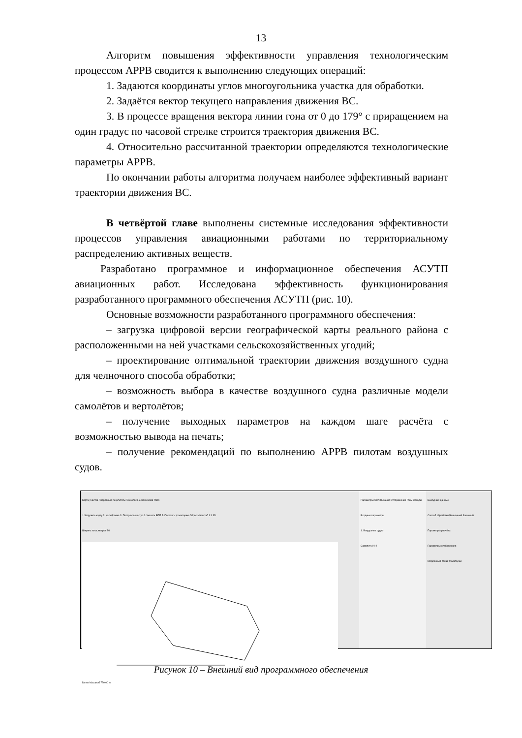13
Алгоритм повышения эффективности управления технологическим процессом АРРВ сводится к выполнению следующих операций:
1. Задаются координаты углов многоугольника участка для обработки.
2. Задаётся вектор текущего направления движения ВС.
3. В процессе вращения вектора линии гона от 0 до 179° с приращением на один градус по часовой стрелке строится траектория движения ВС.
4. Относительно рассчитанной траектории определяются технологические параметры АРРВ.
По окончании работы алгоритма получаем наиболее эффективный вариант траектории движения ВС.
В четвёртой главе выполнены системные исследования эффективности процессов управления авиационными работами по территориальному распределению активных веществ.
Разработано программное и информационное обеспечения АСУТП авиационных работ. Исследована эффективность функционирования разработанного программного обеспечения АСУТП (рис. 10).
Основные возможности разработанного программного обеспечения:
– загрузка цифровой версии географической карты реального района с расположенными на ней участками сельскохозяйственных угодий;
– проектирование оптимальной траектории движения воздушного судна для челночного способа обработки;
– возможность выбора в качестве воздушного судна различные модели самолётов и вертолётов;
– получение выходных параметров на каждом шаге расчёта с возможностью вывода на печать;
– получение рекомендаций по выполнению АРРВ пилотам воздушных судов.
Карта участка Подробные результаты Технологическая схема ToDo
1.Загрузить карту 2. Калибровка 3. Построить контур 4. Указать ВПП 5. Показать траекторию Сброс Масштаб 1:1 3D
Ширина гона, метров 50 Demo Масштаб 750.00 м
Параметры Оптимизация Отображение Гоны Заходы
Входные параметры
1. Воздушное судно
Самолет АН-2
Выходные данные
Способ обработки Челночный Загонный
Параметры расчёта
Параметры отображения
Медленный показ траектории
Рисунок 10 – Внешний вид программного обеспечения